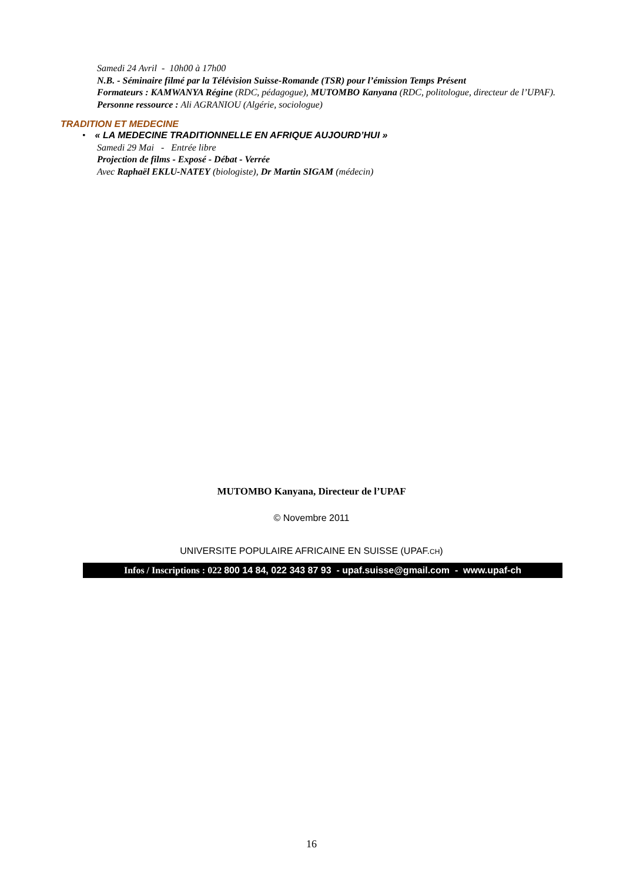Samedi 24 Avril - 10h00 à 17h00
N.B. - Séminaire filmé par la Télévision Suisse-Romande (TSR) pour l’émission Temps Présent
Formateurs : KAMWANYA Régine (RDC, pédagogue), MUTOMBO Kanyana (RDC, politologue, directeur de l’UPAF). Personne ressource : Ali AGRANIOU (Algérie, sociologue)
TRADITION ET MEDECINE
• « LA MEDECINE TRADITIONNELLE EN AFRIQUE AUJOURD’HUI »
Samedi 29 Mai - Entrée libre
Projection de films - Exposé - Débat - Verrée
Avec Raphaël EKLU-NATEY (biologiste), Dr Martin SIGAM (médecin)
MUTOMBO Kanyana, Directeur de l’UPAF
© Novembre 2011
UNIVERSITE POPULAIRE AFRICAINE EN SUISSE (UPAF.CH)
Infos / Inscriptions : 022 800 14 84, 022 343 87 93 - upaf.suisse@gmail.com - www.upaf-ch
16